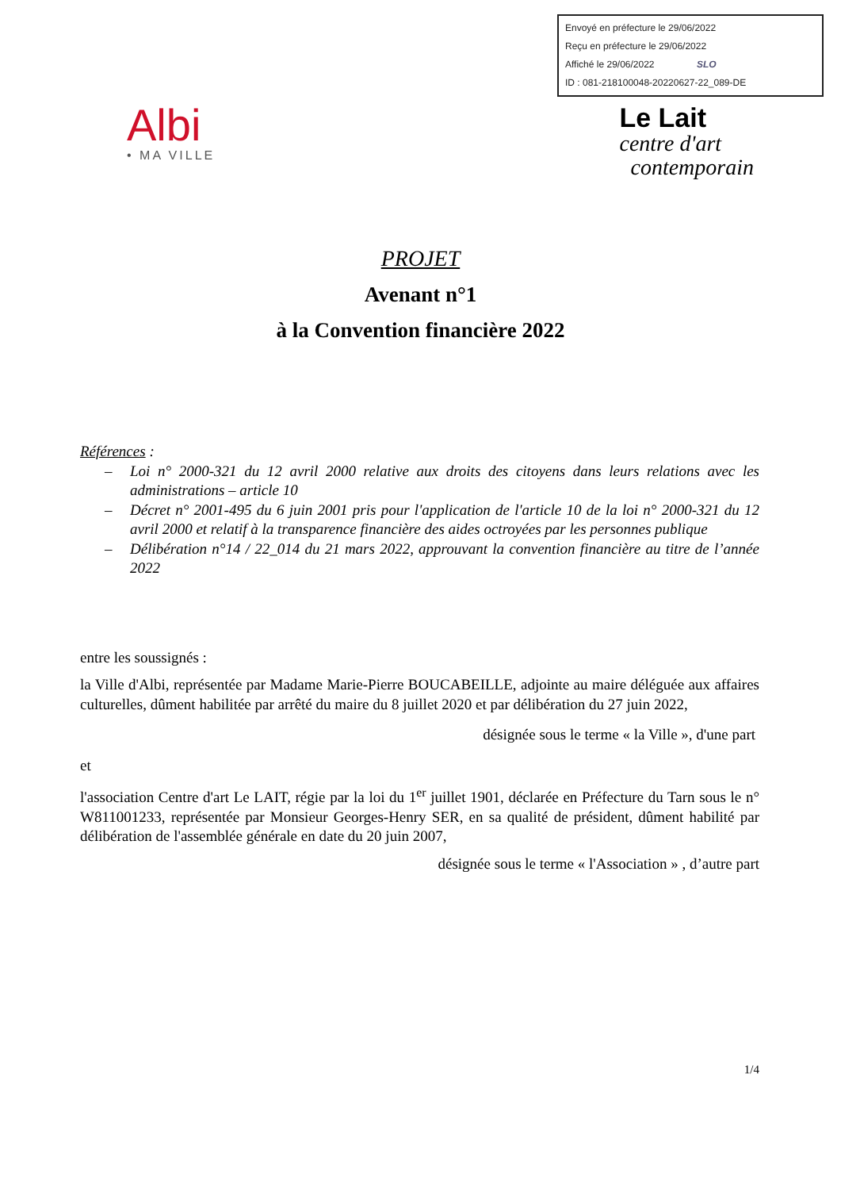Envoyé en préfecture le 29/06/2022
Reçu en préfecture le 29/06/2022
Affiché le 29/06/2022 SLO
ID : 081-218100048-20220627-22_089-DE
Albi
• MA VILLE
Le Lait
centre d'art
contemporain
PROJET
Avenant n°1
à la Convention financière 2022
Références :
– Loi n° 2000-321 du 12 avril 2000 relative aux droits des citoyens dans leurs relations avec les administrations – article 10
– Décret n° 2001-495 du 6 juin 2001 pris pour l'application de l'article 10 de la loi n° 2000-321 du 12 avril 2000 et relatif à la transparence financière des aides octroyées par les personnes publique
– Délibération n°14 / 22_014 du 21 mars 2022, approuvant la convention financière au titre de l’année 2022
entre les soussignés :
la Ville d'Albi, représentée par Madame Marie-Pierre BOUCABEILLE, adjointe au maire déléguée aux affaires culturelles, dûment habilitée par arrêté du maire du 8 juillet 2020 et par délibération du 27 juin 2022,
désignée sous le terme « la Ville », d'une part
et
l'association Centre d'art Le LAIT, régie par la loi du 1<sup>er</sup> juillet 1901, déclarée en Préfecture du Tarn sous le n° W811001233, représentée par Monsieur Georges-Henry SER, en sa qualité de président, dûment habilité par délibération de l'assemblée générale en date du 20 juin 2007,
désignée sous le terme « l'Association » , d’autre part
1/4